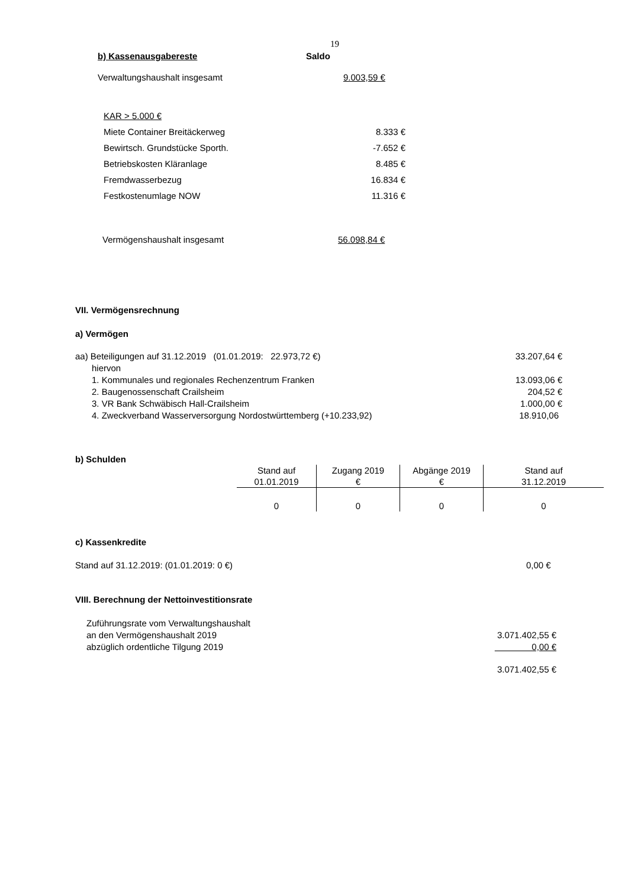19
b) Kassenausgabereste Saldo
Verwaltungshaushalt insgesamt 9.003,59 €
KAR > 5.000 €
| Miete Container Breitäckerweg | 8.333 € |
| Bewirtsch. Grundstücke Sporth. | -7.652 € |
| Betriebskosten Kläranlage | 8.485 € |
| Fremdwasserbezug | 16.834 € |
| Festkostenumlage NOW | 11.316 € |
Vermögenshaushalt insgesamt 56.098,84 €
VII. Vermögensrechnung
a) Vermögen
| aa) Beteiligungen auf 31.12.2019 (01.01.2019: 22.973,72 €) | 33.207,64 € |
| hiervon | |
| 1. Kommunales und regionales Rechenzentrum Franken | 13.093,06 € |
| 2. Baugenossenschaft Crailsheim | 204,52 € |
| 3. VR Bank Schwäbisch Hall-Crailsheim | 1.000,00 € |
| 4. Zweckverband Wasserversorgung Nordostwürttemberg (+10.233,92) | 18.910,06 |
b) Schulden
| Stand auf 01.01.2019 | Zugang 2019 € | Abgänge 2019 € | Stand auf 31.12.2019 |
| 0 | 0 | 0 | 0 |
c) Kassenkredite
Stand auf 31.12.2019: (01.01.2019: 0 €) 0,00 €
VIII. Berechnung der Nettoinvestitionsrate
| Zuführungsrate vom Verwaltungshaushalt | |
| an den Vermögenshaushalt 2019 | 3.071.402,55 € |
| abzüglich ordentliche Tilgung 2019 | 0,00 € |
| | 3.071.402,55 € |